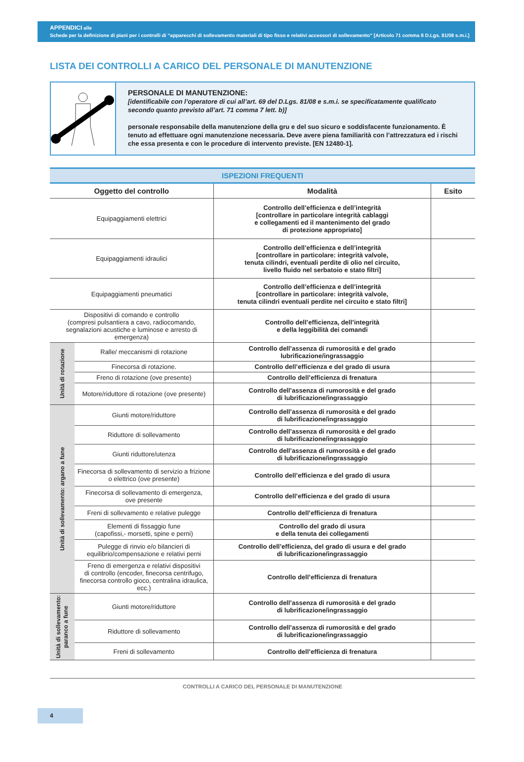APPENDICI alle
Schede per la definizione di piani per i controlli di “apparecchi di sollevamento materiali di tipo fisso e relativi accessori di sollevamento” [Articolo 71 comma 8 D.Lgs. 81/08 s.m.i.]
LISTA DEI CONTROLLI A CARICO DEL PERSONALE DI MANUTENZIONE
PERSONALE DI MANUTENZIONE:
[identificabile con l’operatore di cui all’art. 69 del D.Lgs. 81/08 e s.m.i. se specificatamente qualificato secondo quanto previsto all’art. 71 comma 7 lett. b)]
personale responsabile della manutenzione della gru e del suo sicuro e soddisfacente funzionamento. È tenuto ad effettuare ogni manutenzione necessaria. Deve avere piena familiarità con l’attrezzatura ed i rischi che essa presenta e con le procedure di intervento previste. [EN 12480-1].
| ISPEZIONI FREQUENTI | | | |
| --- | --- | --- | --- |
| Oggetto del controllo | | Modalità | Esito |
| Equipaggiamenti elettrici | | Controllo dell’efficienza e dell’integrità [controllare in particolare integrità cablaggi e collegamenti ed il mantenimento del grado di protezione appropriato] | |
| Equipaggiamenti idraulici | | Controllo dell’efficienza e dell’integrità [controllare in particolare: integrità valvole, tenuta cilindri, eventuali perdite di olio nel circuito, livello fluido nel serbatoio e stato filtri] | |
| Equipaggiamenti pneumatici | | Controllo dell’efficienza e dell’integrità [controllare in particolare: integrità valvole, tenuta cilindri eventuali perdite nel circuito e stato filtri] | |
| Dispositivi di comando e controllo (compresi pulsantiera a cavo, radiocomando, segnalazioni acustiche e luminose e arresto di emergenza) | | Controllo dell’efficienza, dell’integrità e della leggibilità dei comandi | |
| Unità di rotazione | Ralle/ meccanismi di rotazione | Controllo dell’assenza di rumorosità e del grado lubrificazione/ingrassaggio | |
| | Finecorsa di rotazione. | Controllo dell’efficienza e del grado di usura | |
| | Freno di rotazione (ove presente) | Controllo dell’efficienza di frenatura | |
| | Motore/riduttore di rotazione (ove presente) | Controllo dell’assenza di rumorosità e del grado di lubrificazione/ingrassaggio | |
| Unità di sollevamento: argano a fune | Giunti motore/riduttore | Controllo dell’assenza di rumorosità e del grado di lubrificazione/ingrassaggio | |
| | Riduttore di sollevamento | Controllo dell’assenza di rumorosità e del grado di lubrificazione/ingrassaggio | |
| | Giunti riduttore/utenza | Controllo dell’assenza di rumorosità e del grado di lubrificazione/ingrassaggio | |
| | Finecorsa di sollevamento di servizio a frizione o elettrico (ove presente) | Controllo dell’efficienza e del grado di usura | |
| | Finecorsa di sollevamento di emergenza, ove presente | Controllo dell’efficienza e del grado di usura | |
| | Freni di sollevamento e relative pulegge | Controllo dell’efficienza di frenatura | |
| | Elementi di fissaggio fune (capofissi,- morsetti, spine e perni) | Controllo del grado di usura e della tenuta dei collegamenti | |
| | Pulegge di rinvio e/o bilancieri di equilibrio/compensazione e relativi perni | Controllo dell’efficienza, del grado di usura e del grado di lubrificazione/ingrassaggio | |
| | Freno di emergenza e relativi dispositivi di controllo (encoder, finecorsa centrifugo, finecorsa controllo gioco, centralina idraulica, ecc.) | Controllo dell’efficienza di frenatura | |
| Unità di sollevamento: paranco a fune | Giunti motore/riduttore | Controllo dell’assenza di rumorosità e del grado di lubrificazione/ingrassaggio | |
| | Riduttore di sollevamento | Controllo dell’assenza di rumorosità e del grado di lubrificazione/ingrassaggio | |
| | Freni di sollevamento | Controllo dell’efficienza di frenatura | |
CONTROLLI A CARICO DEL PERSONALE DI MANUTENZIONE
4